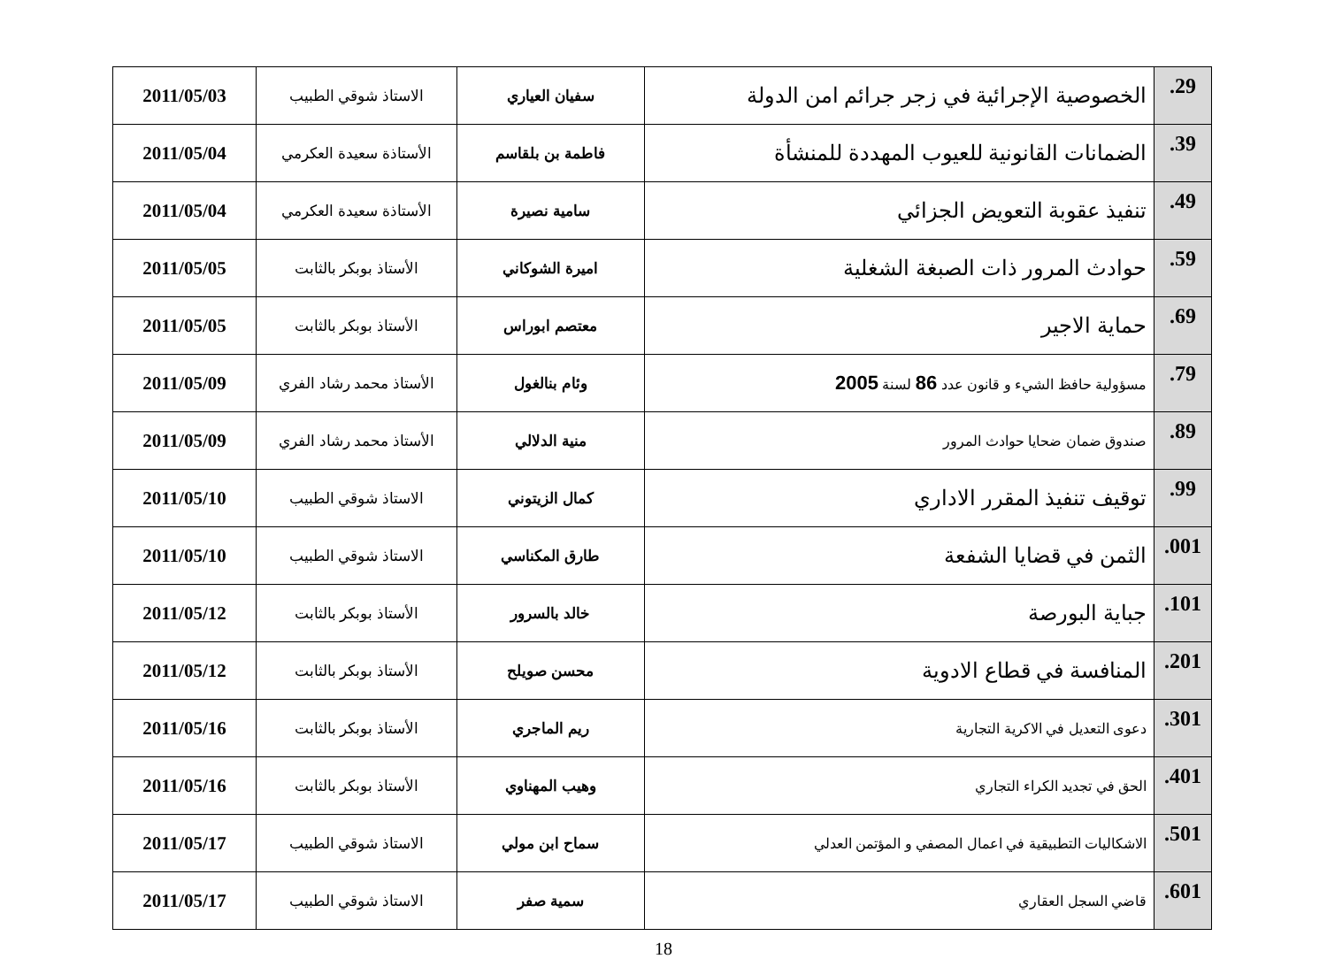| .29 | الخصوصية الإجرائية في زجر جرائم امن الدولة | سفيان العياري | الاستاذ شوقي الطبيب | 2011/05/03 |
| .39 | الضمانات القانونية للعيوب المهددة للمنشأة | فاطمة بن بلقاسم | الأستاذة سعيدة العكرمي | 2011/05/04 |
| .49 | تنفيذ عقوبة التعويض الجزائي | سامية نصيرة | الأستاذة سعيدة العكرمي | 2011/05/04 |
| .59 | حوادث المرور ذات الصبغة الشغلية | اميرة الشوكاني | الأستاذ بوبكر بالثابت | 2011/05/05 |
| .69 | حماية الاجير | معتصم ابوراس | الأستاذ بوبكر بالثابت | 2011/05/05 |
| .79 | مسؤولية حافظ الشيء و قانون عدد 86 لسنة 2005 | وئام بنالغول | الأستاذ محمد رشاد الفري | 2011/05/09 |
| .89 | صندوق ضمان ضحايا حوادث المرور | منية الدلالي | الأستاذ محمد رشاد الفري | 2011/05/09 |
| .99 | توقيف تنفيذ المقرر الاداري | كمال الزيتوني | الاستاذ شوقي الطبيب | 2011/05/10 |
| .001 | الثمن في قضايا الشفعة | طارق المكناسي | الاستاذ شوقي الطبيب | 2011/05/10 |
| .101 | جباية البورصة | خالد بالسرور | الأستاذ بوبكر بالثابت | 2011/05/12 |
| .201 | المنافسة في قطاع الادوية | محسن صويلح | الأستاذ بوبكر بالثابت | 2011/05/12 |
| .301 | دعوى التعديل في الاكرية التجارية | ريم الماجري | الأستاذ بوبكر بالثابت | 2011/05/16 |
| .401 | الحق في تجديد الكراء التجاري | وهيب المهناوي | الأستاذ بوبكر بالثابت | 2011/05/16 |
| .501 | الاشكاليات التطبيقية في اعمال المصفي و المؤتمن العدلي | سماح ابن مولي | الاستاذ شوقي الطبيب | 2011/05/17 |
| .601 | قاضي السجل العقاري | سمية صفر | الاستاذ شوقي الطبيب | 2011/05/17 |
18